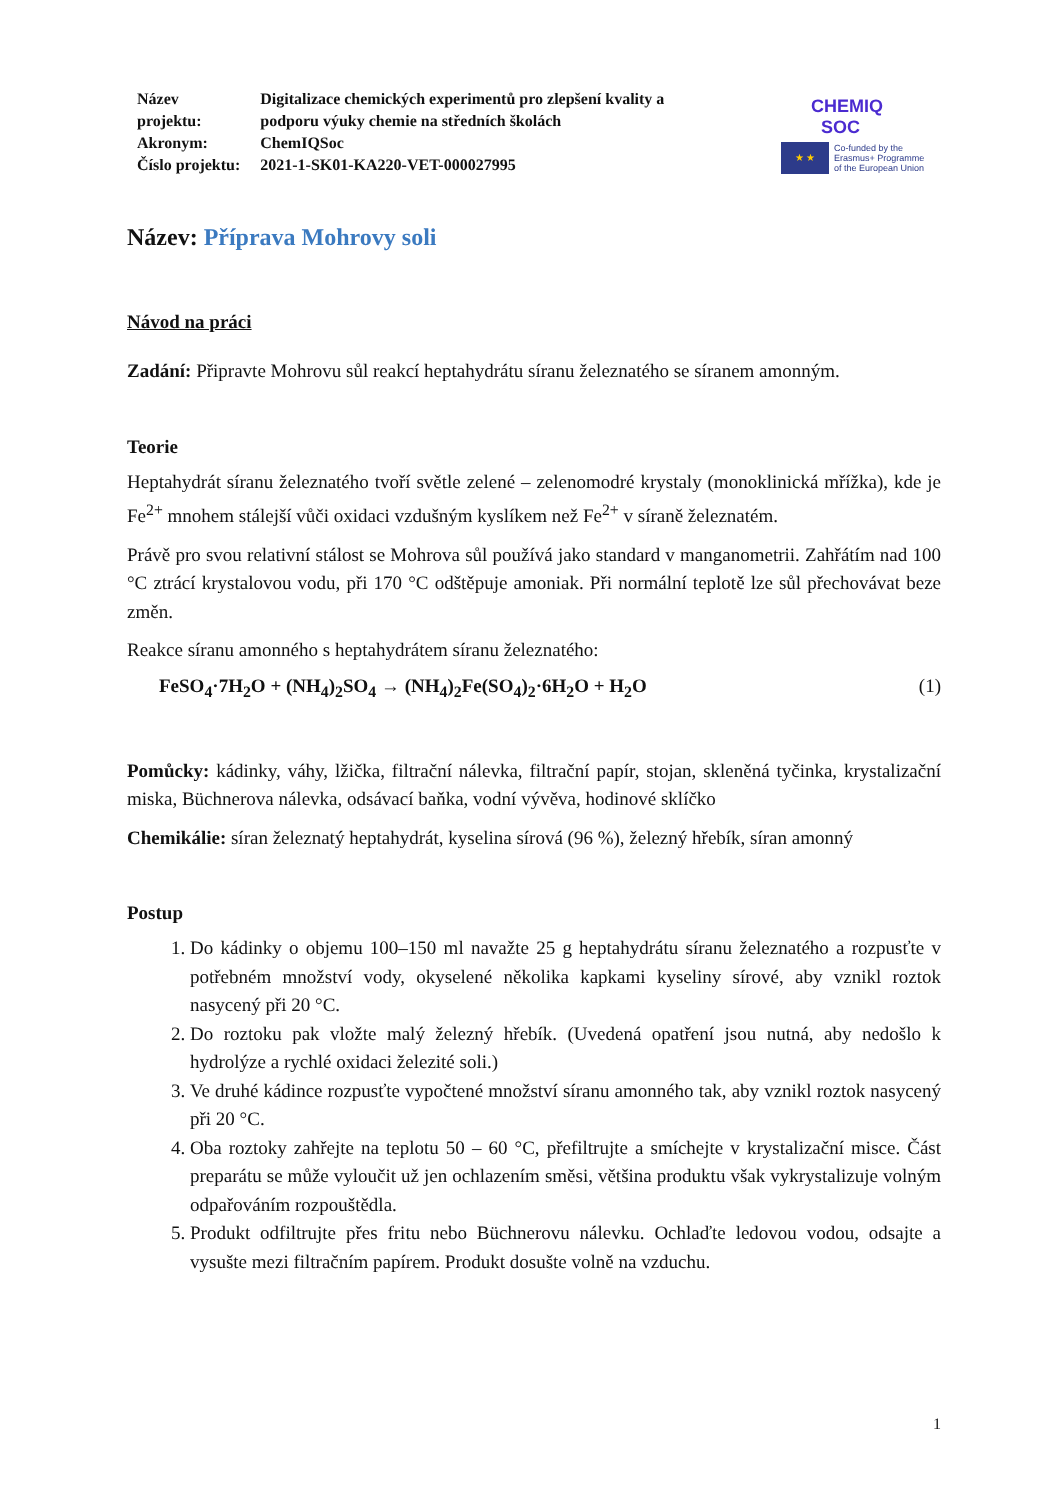| Název projektu: | Digitalizace chemických experimentů pro zlepšení kvality a podporu výuky chemie na středních školách |
| Akronym: | ChemIQSoc |
| Číslo projektu: | 2021-1-SK01-KA220-VET-000027995 |
CHEMIQ
SOC
★ ★
Co-funded by the
Erasmus+ Programme
of the European Union
Název: Příprava Mohrovy soli
Návod na práci
Zadání: Připravte Mohrovu sůl reakcí heptahydrátu síranu železnatého se síranem amonným.
Teorie
Heptahydrát síranu železnatého tvoří světle zelené – zelenomodré krystaly (monoklinická mřížka), kde je Fe<sup>2+</sup> mnohem stálejší vůči oxidaci vzdušným kyslíkem než Fe<sup>2+</sup> v síraně železnatém.
Právě pro svou relativní stálost se Mohrova sůl používá jako standard v manganometrii. Zahřátím nad 100 °C ztrácí krystalovou vodu, při 170 °C odštěpuje amoniak. Při normální teplotě lze sůl přechovávat beze změn.
Reakce síranu amonného s heptahydrátem síranu železnatého:
FeSO<sub>4</sub>·7H<sub>2</sub>O + (NH<sub>4</sub>)<sub>2</sub>SO<sub>4</sub> → (NH<sub>4</sub>)<sub>2</sub>Fe(SO<sub>4</sub>)<sub>2</sub>·6H<sub>2</sub>O + H<sub>2</sub>O (1)
Pomůcky: kádinky, váhy, lžička, filtrační nálevka, filtrační papír, stojan, skleněná tyčinka, krystalizační miska, Büchnerova nálevka, odsávací baňka, vodní vývěva, hodinové sklíčko
Chemikálie: síran železnatý heptahydrát, kyselina sírová (96 %), železný hřebík, síran amonný
Postup
1. Do kádinky o objemu 100–150 ml navažte 25 g heptahydrátu síranu železnatého a rozpusťte v potřebném množství vody, okyselené několika kapkami kyseliny sírové, aby vznikl roztok nasycený při 20 °C.
2. Do roztoku pak vložte malý železný hřebík. (Uvedená opatření jsou nutná, aby nedošlo k hydrolýze a rychlé oxidaci železité soli.)
3. Ve druhé kádince rozpusťte vypočtené množství síranu amonného tak, aby vznikl roztok nasycený při 20 °C.
4. Oba roztoky zahřejte na teplotu 50 – 60 °C, přefiltrujte a smíchejte v krystalizační misce. Část preparátu se může vyloučit už jen ochlazením směsi, většina produktu však vykrystalizuje volným odpařováním rozpouštědla.
5. Produkt odfiltrujte přes fritu nebo Büchnerovu nálevku. Ochlaďte ledovou vodou, odsajte a vysušte mezi filtračním papírem. Produkt dosušte volně na vzduchu.
1